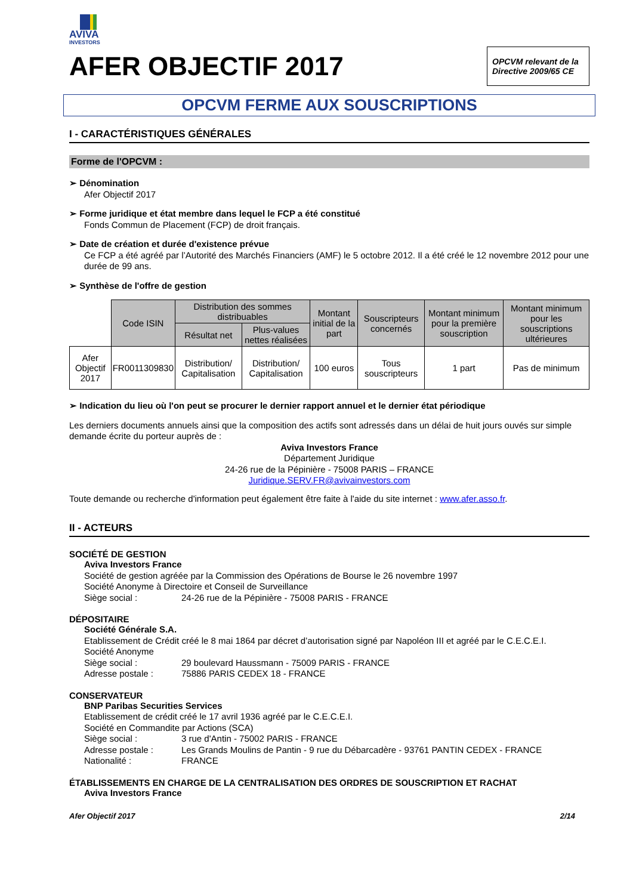AVIVA
INVESTORS
AFER OBJECTIF 2017
OPCVM relevant de la Directive 2009/65 CE
OPCVM FERME AUX SOUSCRIPTIONS
I - CARACTÉRISTIQUES GÉNÉRALES
Forme de l'OPCVM :
➢ Dénomination
Afer Objectif 2017
➢ Forme juridique et état membre dans lequel le FCP a été constitué
Fonds Commun de Placement (FCP) de droit français.
➢ Date de création et durée d'existence prévue
Ce FCP a été agréé par l’Autorité des Marchés Financiers (AMF) le 5 octobre 2012. Il a été créé le 12 novembre 2012 pour une durée de 99 ans.
➢ Synthèse de l'offre de gestion
| | Code ISIN | Distribution des sommes distribuables | | Montant initial de la part | Souscripteurs concernés | Montant minimum pour la première souscription | Montant minimum pour les souscriptions ultérieures |
| | | Résultat net | Plus-values nettes réalisées | | | | |
| Afer Objectif 2017 | FR0011309830 | Distribution/ Capitalisation | Distribution/ Capitalisation | 100 euros | Tous souscripteurs | 1 part | Pas de minimum |
➢ Indication du lieu où l'on peut se procurer le dernier rapport annuel et le dernier état périodique
Les derniers documents annuels ainsi que la composition des actifs sont adressés dans un délai de huit jours ouvés sur simple demande écrite du porteur auprès de :
Aviva Investors France
Département Juridique
24-26 rue de la Pépinière - 75008 PARIS – FRANCE
Juridique.SERV.FR@avivainvestors.com
Toute demande ou recherche d'information peut également être faite à l'aide du site internet : www.afer.asso.fr.
II - ACTEURS
SOCIÉTÉ DE GESTION
Aviva Investors France
Société de gestion agréée par la Commission des Opérations de Bourse le 26 novembre 1997
Société Anonyme à Directoire et Conseil de Surveillance
Siège social : 24-26 rue de la Pépinière - 75008 PARIS - FRANCE
DÉPOSITAIRE
Société Générale S.A.
Etablissement de Crédit créé le 8 mai 1864 par décret d’autorisation signé par Napoléon III et agréé par le C.E.C.E.I.
Société Anonyme
Siège social : 29 boulevard Haussmann - 75009 PARIS - FRANCE
Adresse postale : 75886 PARIS CEDEX 18 - FRANCE
CONSERVATEUR
BNP Paribas Securities Services
Etablissement de crédit créé le 17 avril 1936 agréé par le C.E.C.E.I.
Société en Commandite par Actions (SCA)
Siège social : 3 rue d'Antin - 75002 PARIS - FRANCE
Adresse postale : Les Grands Moulins de Pantin - 9 rue du Débarcadère - 93761 PANTIN CEDEX - FRANCE
Nationalité : FRANCE
ÉTABLISSEMENTS EN CHARGE DE LA CENTRALISATION DES ORDRES DE SOUSCRIPTION ET RACHAT
Aviva Investors France
Afer Objectif 2017 2/14